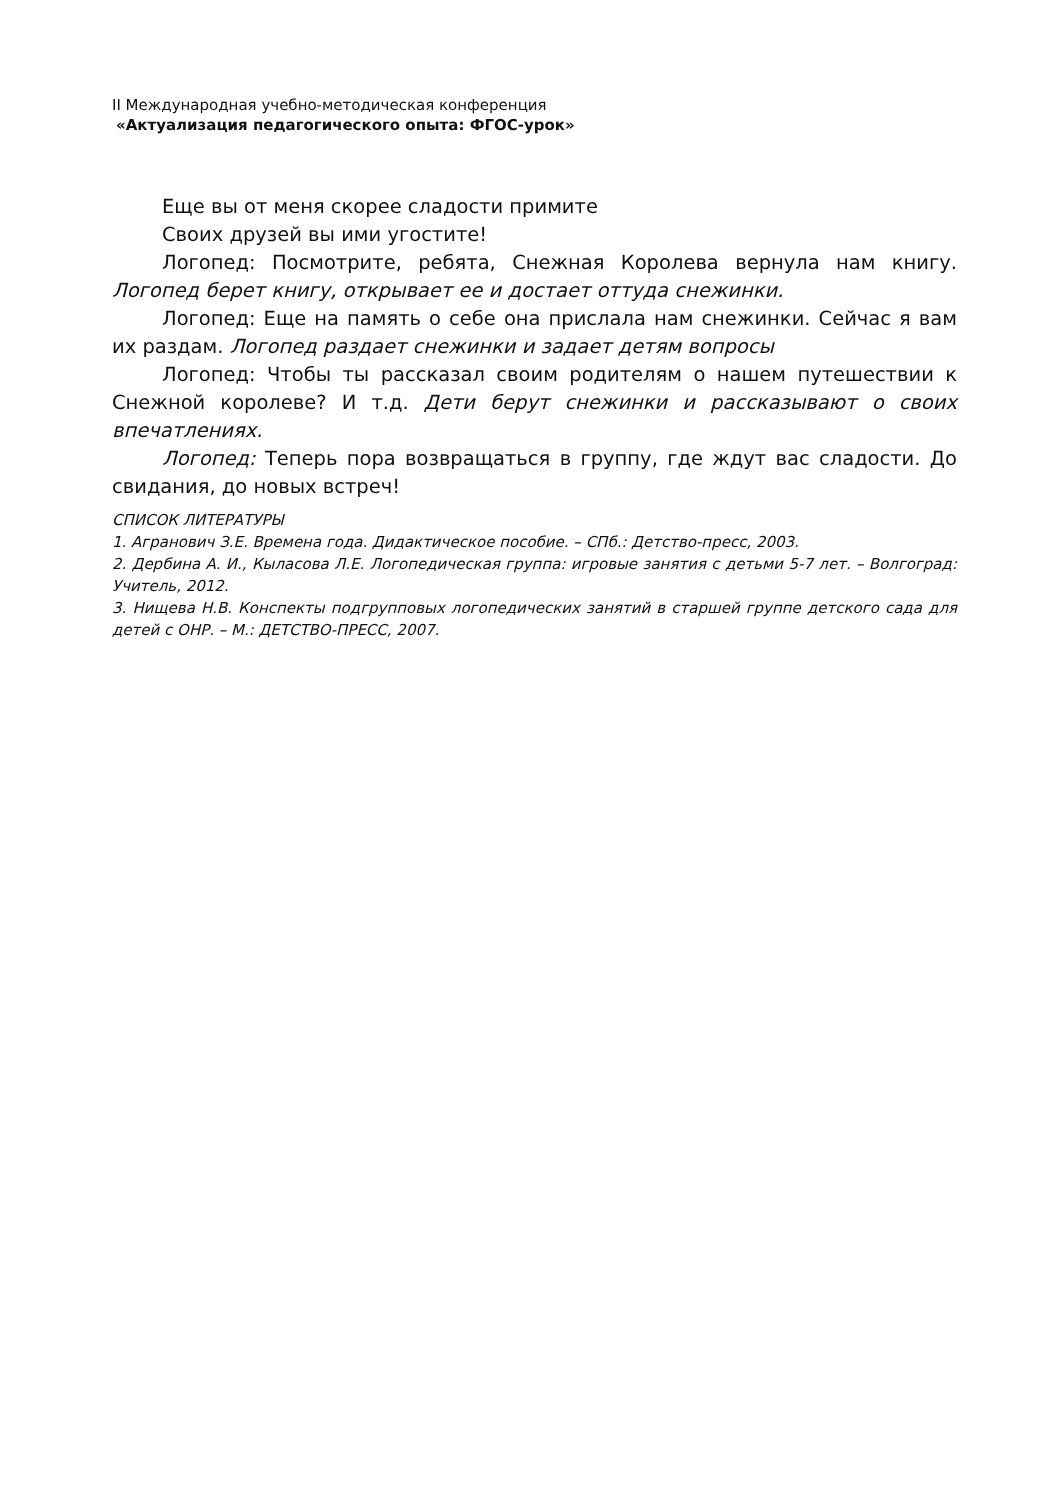II Международная учебно-методическая конференция
«Актуализация педагогического опыта: ФГОС-урок»
Еще вы от меня скорее сладости примите
Своих друзей вы ими угостите!
Логопед: Посмотрите, ребята, Снежная Королева вернула нам книгу. Логопед берет книгу, открывает ее и достает оттуда снежинки.
Логопед: Еще на память о себе она прислала нам снежинки. Сейчас я вам их раздам. Логопед раздает снежинки и задает детям вопросы
Логопед: Чтобы ты рассказал своим родителям о нашем путешествии к Снежной королеве? И т.д. Дети берут снежинки и рассказывают о своих впечатлениях.
Логопед: Теперь пора возвращаться в группу, где ждут вас сладости. До свидания, до новых встреч!
СПИСОК ЛИТЕРАТУРЫ
1. Агранович З.Е. Времена года. Дидактическое пособие. – СПб.: Детство-пресс, 2003.
2. Дербина А. И., Кыласова Л.Е. Логопедическая группа: игровые занятия с детьми 5-7 лет. – Волгоград: Учитель, 2012.
3. Нищева Н.В. Конспекты подгрупповых логопедических занятий в старшей группе детского сада для детей с ОНР. – М.: ДЕТСТВО-ПРЕСС, 2007.